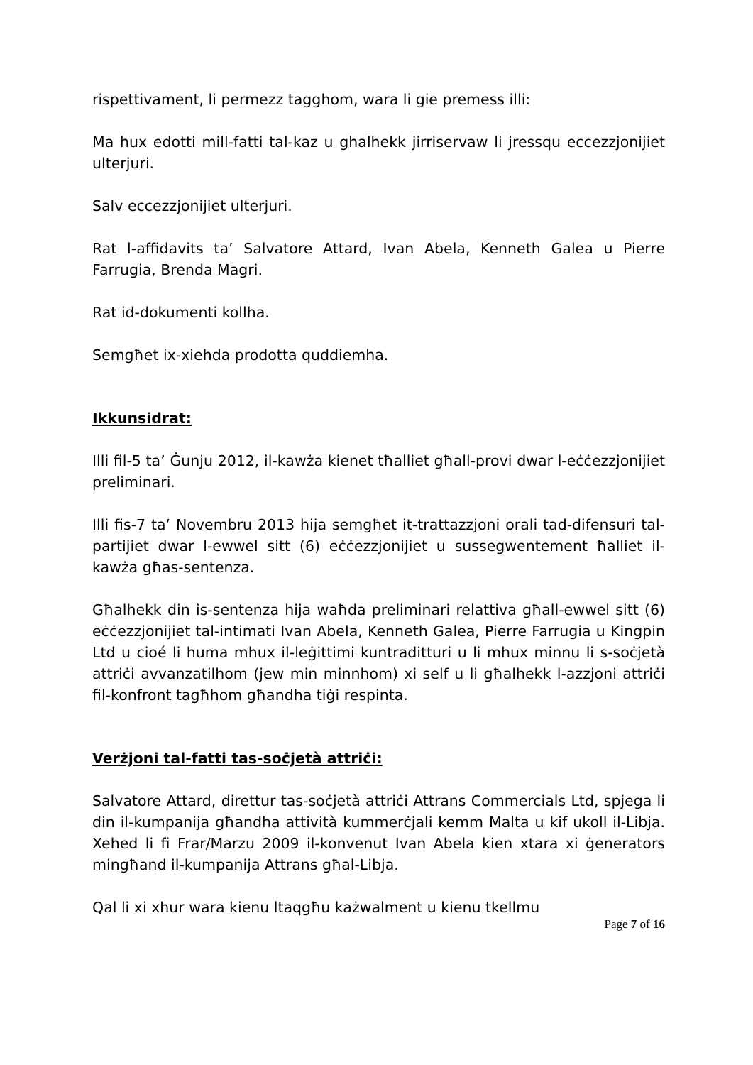rispettivament, li permezz tagghom, wara li gie premess illi:
Ma hux edotti mill-fatti tal-kaz u ghalhekk jirriservaw li jressqu eccezzjonijiet ulterjuri.
Salv eccezzjonijiet ulterjuri.
Rat l-affidavits ta’ Salvatore Attard, Ivan Abela, Kenneth Galea u Pierre Farrugia, Brenda Magri.
Rat id-dokumenti kollha.
Semgħet ix-xiehda prodotta quddiemha.
Ikkunsidrat:
Illi fil-5 ta’ Ġunju 2012, il-kawża kienet tħalliet għall-provi dwar l-eċċezzjonijiet preliminari.
Illi fis-7 ta’ Novembru 2013 hija semgħet it-trattazzjoni orali tad-difensuri tal-partijiet dwar l-ewwel sitt (6) eċċezzjonijiet u sussegwentement ħalliet il-kawża għas-sentenza.
Għalhekk din is-sentenza hija waħda preliminari relattiva għall-ewwel sitt (6) eċċezzjonijiet tal-intimati Ivan Abela, Kenneth Galea, Pierre Farrugia u Kingpin Ltd u cioé li huma mhux il-leġittimi kuntraditturi u li mhux minnu li s-soċjetà attriċi avvanzatilhom (jew min minnhom) xi self u li għalhekk l-azzjoni attriċi fil-konfront tagħhom għandha tiġi respinta.
Verżjoni tal-fatti tas-soċjetà attriċi:
Salvatore Attard, direttur tas-soċjetà attriċi Attrans Commercials Ltd, spjega li din il-kumpanija għandha attività kummerċjali kemm Malta u kif ukoll il-Libja. Xehed li fi Frar/Marzu 2009 il-konvenut Ivan Abela kien xtara xi ġenerators mingħand il-kumpanija Attrans għal-Libja.
Qal li xi xhur wara kienu ltaqgħu każwalment u kienu tkellmu
Page 7 of 16